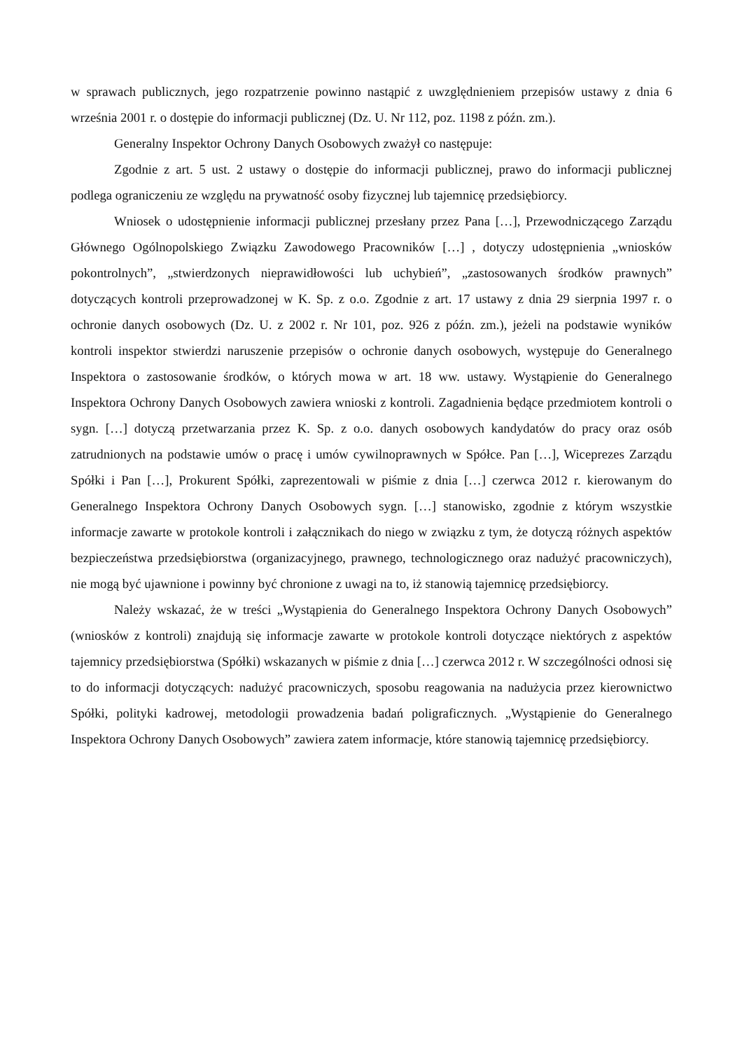w sprawach publicznych, jego rozpatrzenie powinno nastąpić z uwzględnieniem przepisów ustawy z dnia 6 września 2001 r. o dostępie do informacji publicznej (Dz. U. Nr 112, poz. 1198 z późn. zm.).
Generalny Inspektor Ochrony Danych Osobowych zważył co następuje:
Zgodnie z art. 5 ust. 2 ustawy o dostępie do informacji publicznej, prawo do informacji publicznej podlega ograniczeniu ze względu na prywatność osoby fizycznej lub tajemnicę przedsiębiorcy.
Wniosek o udostępnienie informacji publicznej przesłany przez Pana […], Przewodniczącego Zarządu Głównego Ogólnopolskiego Związku Zawodowego Pracowników […] , dotyczy udostępnienia „wniosków pokontrolnych”, „stwierdzonych nieprawidłowości lub uchybień”, „zastosowanych środków prawnych” dotyczących kontroli przeprowadzonej w K. Sp. z o.o. Zgodnie z art. 17 ustawy z dnia 29 sierpnia 1997 r. o ochronie danych osobowych (Dz. U. z 2002 r. Nr 101, poz. 926 z późn. zm.), jeżeli na podstawie wyników kontroli inspektor stwierdzi naruszenie przepisów o ochronie danych osobowych, występuje do Generalnego Inspektora o zastosowanie środków, o których mowa w art. 18 ww. ustawy. Wystąpienie do Generalnego Inspektora Ochrony Danych Osobowych zawiera wnioski z kontroli. Zagadnienia będące przedmiotem kontroli o sygn. […] dotyczą przetwarzania przez K. Sp. z o.o. danych osobowych kandydatów do pracy oraz osób zatrudnionych na podstawie umów o pracę i umów cywilnoprawnych w Spółce. Pan […], Wiceprezes Zarządu Spółki i Pan […], Prokurent Spółki, zaprezentowali w piśmie z dnia […] czerwca 2012 r. kierowanym do Generalnego Inspektora Ochrony Danych Osobowych sygn. […] stanowisko, zgodnie z którym wszystkie informacje zawarte w protokole kontroli i załącznikach do niego w związku z tym, że dotyczą różnych aspektów bezpieczeństwa przedsiębiorstwa (organizacyjnego, prawnego, technologicznego oraz nadużyć pracowniczych), nie mogą być ujawnione i powinny być chronione z uwagi na to, iż stanowią tajemnicę przedsiębiorcy.
Należy wskazać, że w treści „Wystąpienia do Generalnego Inspektora Ochrony Danych Osobowych” (wniosków z kontroli) znajdują się informacje zawarte w protokole kontroli dotyczące niektórych z aspektów tajemnicy przedsiębiorstwa (Spółki) wskazanych w piśmie z dnia […] czerwca 2012 r. W szczególności odnosi się to do informacji dotyczących: nadużyć pracowniczych, sposobu reagowania na nadużycia przez kierownictwo Spółki, polityki kadrowej, metodologii prowadzenia badań poligraficznych. „Wystąpienie do Generalnego Inspektora Ochrony Danych Osobowych” zawiera zatem informacje, które stanowią tajemnicę przedsiębiorcy.